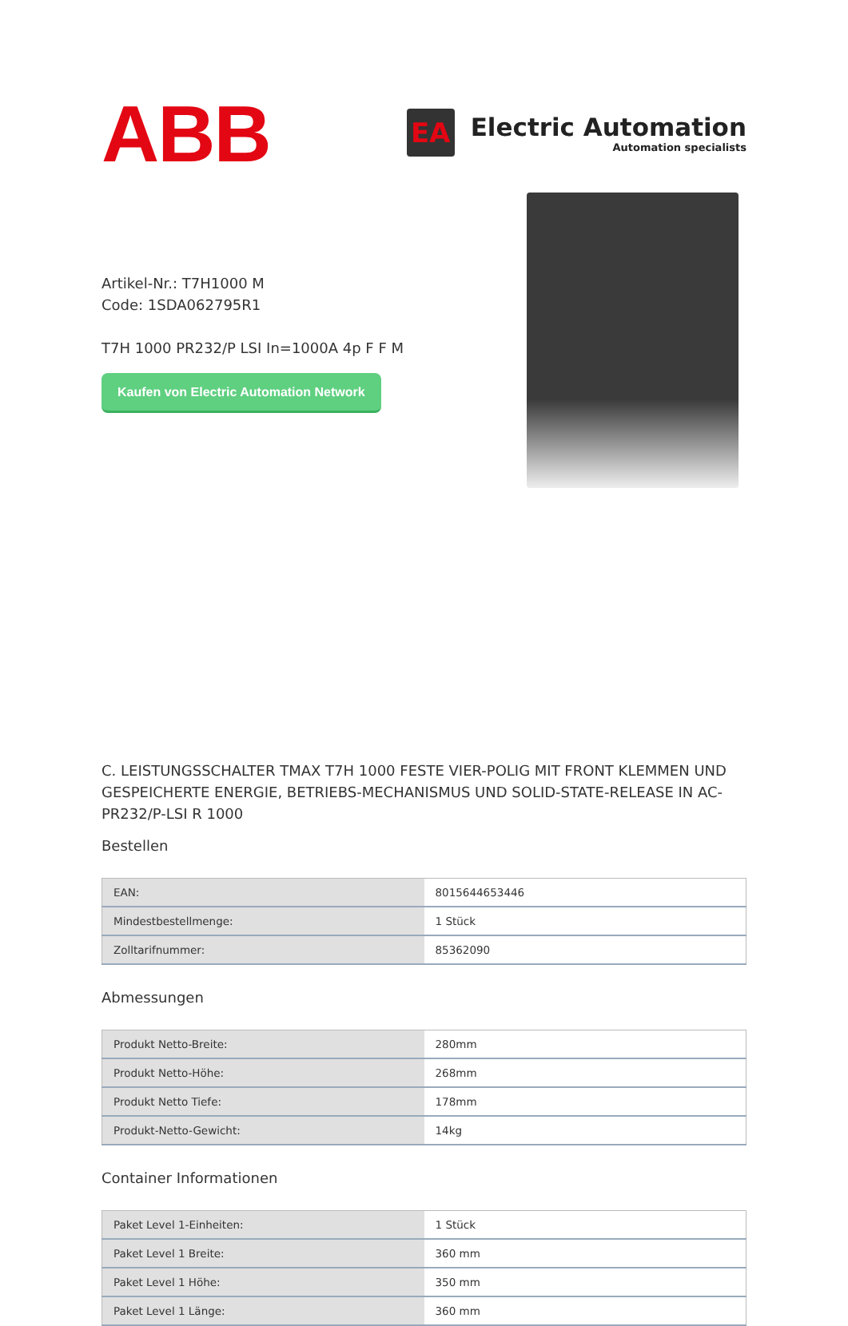ABB
EA
Electric Automation
Automation specialists
Artikel-Nr.: T7H1000 M
Code: 1SDA062795R1
T7H 1000 PR232/P LSI In=1000A 4p F F M
Kaufen von Electric Automation Network
C. LEISTUNGSSCHALTER TMAX T7H 1000 FESTE VIER-POLIG MIT FRONT KLEMMEN UND GESPEICHERTE ENERGIE, BETRIEBS-MECHANISMUS UND SOLID-STATE-RELEASE IN AC-PR232/P-LSI R 1000
Bestellen
| EAN: | 8015644653446 |
| Mindestbestellmenge: | 1 Stück |
| Zolltarifnummer: | 85362090 |
Abmessungen
| Produkt Netto-Breite: | 280mm |
| Produkt Netto-Höhe: | 268mm |
| Produkt Netto Tiefe: | 178mm |
| Produkt-Netto-Gewicht: | 14kg |
Container Informationen
| Paket Level 1-Einheiten: | 1 Stück |
| Paket Level 1 Breite: | 360 mm |
| Paket Level 1 Höhe: | 350 mm |
| Paket Level 1 Länge: | 360 mm |